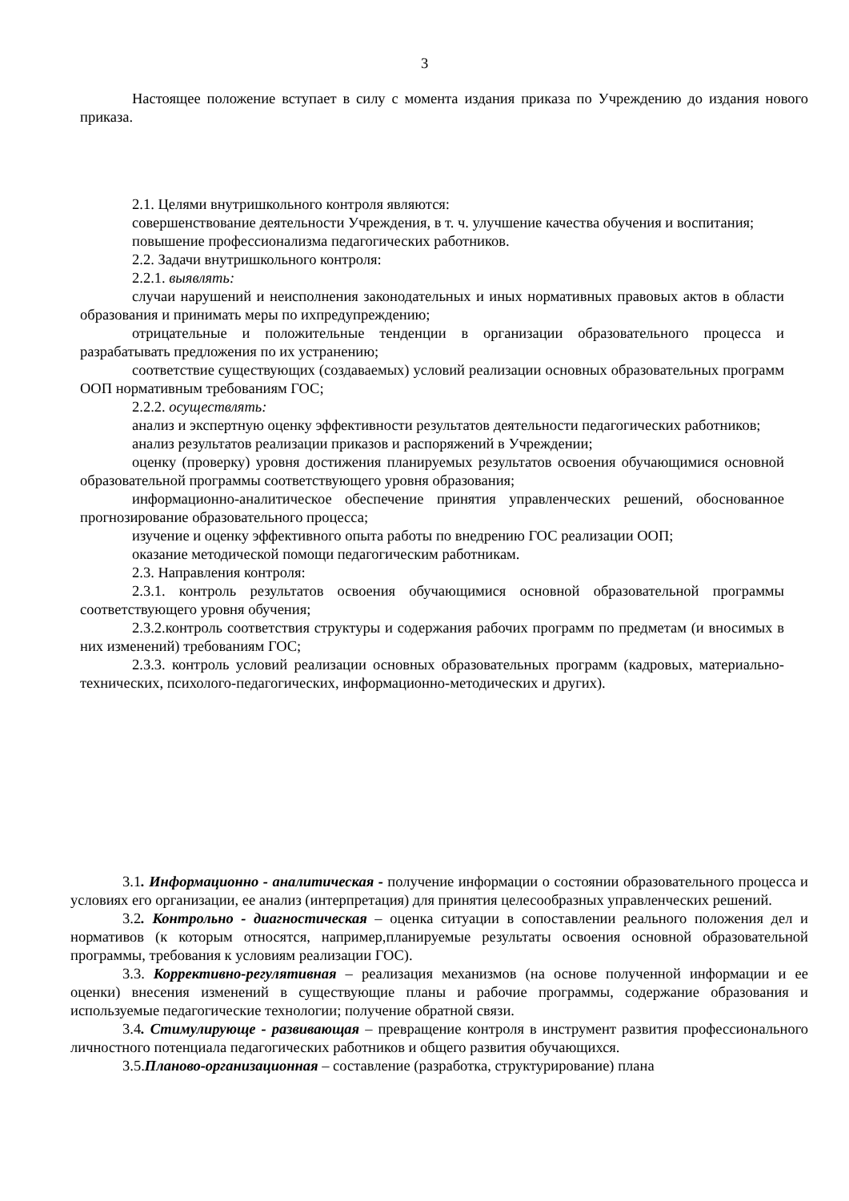3
Настоящее положение вступает в силу с момента издания приказа по Учреждению до издания нового приказа.
2.1. Целями внутришкольного контроля являются:
совершенствование деятельности Учреждения, в т. ч. улучшение качества обучения и воспитания;
повышение профессионализма педагогических работников.
2.2. Задачи внутришкольного контроля:
2.2.1. выявлять:
случаи нарушений и неисполнения законодательных и иных нормативных правовых актов в области образования и принимать меры по ихпредупреждению;
отрицательные и положительные тенденции в организации образовательного процесса и разрабатывать предложения по их устранению;
соответствие существующих (создаваемых) условий реализации основных образовательных программ ООП нормативным требованиям ГОС;
2.2.2. осуществлять:
анализ и экспертную оценку эффективности результатов деятельности педагогических работников;
анализ результатов реализации приказов и распоряжений в Учреждении;
оценку (проверку) уровня достижения планируемых результатов освоения обучающимися основной образовательной программы соответствующего уровня образования;
информационно-аналитическое обеспечение принятия управленческих решений, обоснованное прогнозирование образовательного процесса;
изучение и оценку эффективного опыта работы по внедрению ГОС реализации ООП;
оказание методической помощи педагогическим работникам.
2.3. Направления контроля:
2.3.1. контроль результатов освоения обучающимися основной образовательной программы соответствующего уровня обучения;
2.3.2.контроль соответствия структуры и содержания рабочих программ по предметам (и вносимых в них изменений) требованиям ГОС;
2.3.3. контроль условий реализации основных образовательных программ (кадровых, материально-технических, психолого-педагогических, информационно-методических и других).
3.1. Информационно - аналитическая - получение информации о состоянии образовательного процесса и условиях его организации, ее анализ (интерпретация) для принятия целесообразных управленческих решений.
3.2. Контрольно - диагностическая – оценка ситуации в сопоставлении реального положения дел и нормативов (к которым относятся, например,планируемые результаты освоения основной образовательной программы, требования к условиям реализации ГОС).
3.3. Коррективно-регулятивная – реализация механизмов (на основе полученной информации и ее оценки) внесения изменений в существующие планы и рабочие программы, содержание образования и используемые педагогические технологии; получение обратной связи.
3.4. Стимулирующе - развивающая – превращение контроля в инструмент развития профессионального личностного потенциала педагогических работников и общего развития обучающихся.
3.5.Планово-организационная – составление (разработка, структурирование) плана